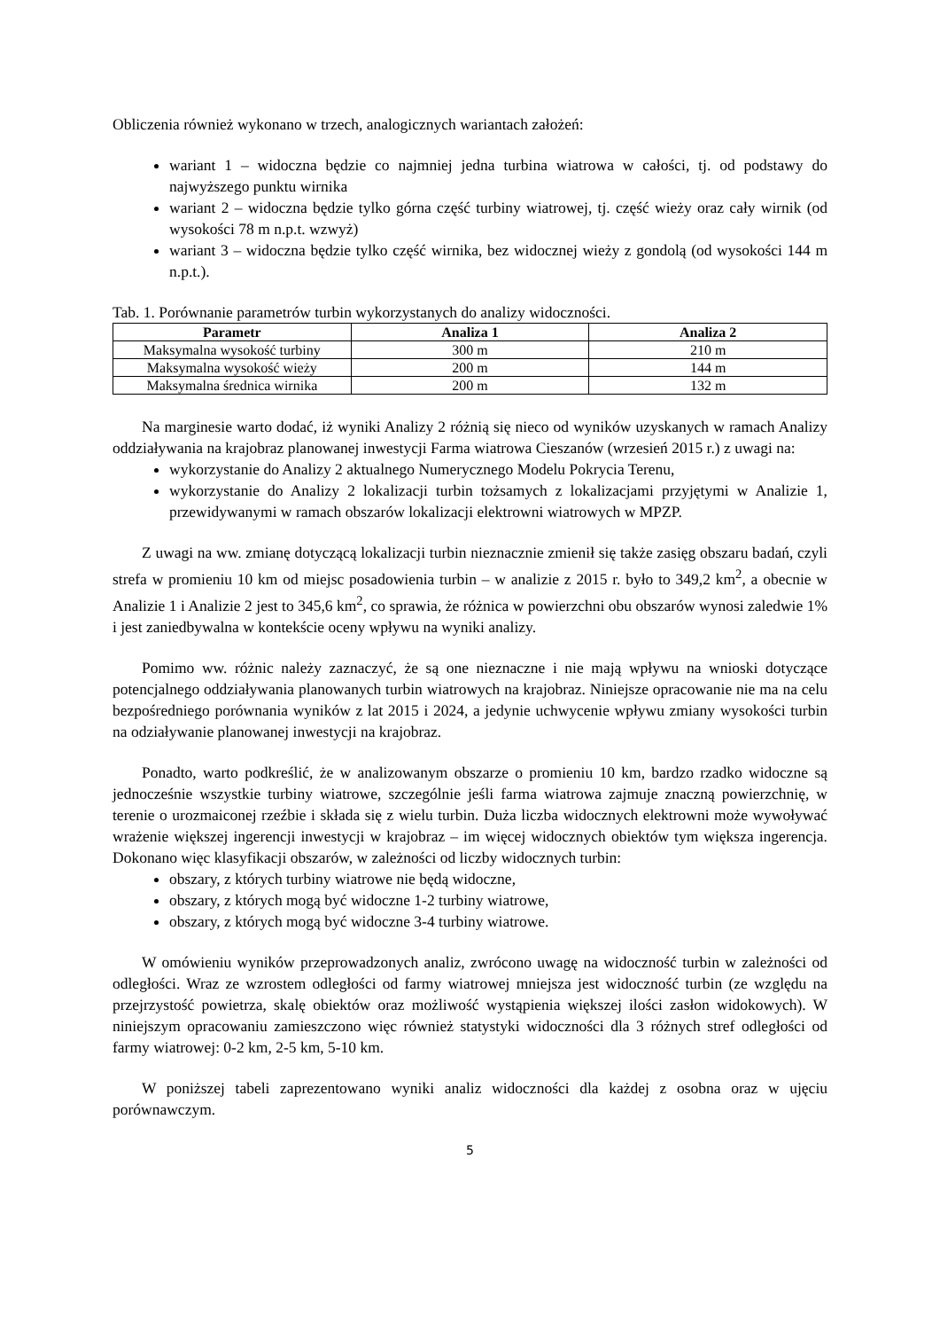Obliczenia również wykonano w trzech, analogicznych wariantach założeń:
wariant 1 – widoczna będzie co najmniej jedna turbina wiatrowa w całości, tj. od podstawy do najwyższego punktu wirnika
wariant 2 – widoczna będzie tylko górna część turbiny wiatrowej, tj. część wieży oraz cały wirnik (od wysokości 78 m n.p.t. wzwyż)
wariant 3 – widoczna będzie tylko część wirnika, bez widocznej wieży z gondolą (od wysokości 144 m n.p.t.).
Tab. 1. Porównanie parametrów turbin wykorzystanych do analizy widoczności.
| Parametr | Analiza 1 | Analiza 2 |
| --- | --- | --- |
| Maksymalna wysokość turbiny | 300 m | 210 m |
| Maksymalna wysokość wieży | 200 m | 144 m |
| Maksymalna średnica wirnika | 200 m | 132 m |
Na marginesie warto dodać, iż wyniki Analizy 2 różnią się nieco od wyników uzyskanych w ramach Analizy oddziaływania na krajobraz planowanej inwestycji Farma wiatrowa Cieszanów (wrzesień 2015 r.) z uwagi na:
wykorzystanie do Analizy 2 aktualnego Numerycznego Modelu Pokrycia Terenu,
wykorzystanie do Analizy 2 lokalizacji turbin tożsamych z lokalizacjami przyjętymi w Analizie 1, przewidywanymi w ramach obszarów lokalizacji elektrowni wiatrowych w MPZP.
Z uwagi na ww. zmianę dotyczącą lokalizacji turbin nieznacznie zmienił się także zasięg obszaru badań, czyli strefa w promieniu 10 km od miejsc posadowienia turbin – w analizie z 2015 r. było to 349,2 km<sup>2</sup>, a obecnie w Analizie 1 i Analizie 2 jest to 345,6 km<sup>2</sup>, co sprawia, że różnica w powierzchni obu obszarów wynosi zaledwie 1% i jest zaniedbywalna w kontekście oceny wpływu na wyniki analizy.
Pomimo ww. różnic należy zaznaczyć, że są one nieznaczne i nie mają wpływu na wnioski dotyczące potencjalnego oddziaływania planowanych turbin wiatrowych na krajobraz. Niniejsze opracowanie nie ma na celu bezpośredniego porównania wyników z lat 2015 i 2024, a jedynie uchwycenie wpływu zmiany wysokości turbin na odziaływanie planowanej inwestycji na krajobraz.
Ponadto, warto podkreślić, że w analizowanym obszarze o promieniu 10 km, bardzo rzadko widoczne są jednocześnie wszystkie turbiny wiatrowe, szczególnie jeśli farma wiatrowa zajmuje znaczną powierzchnię, w terenie o urozmaiconej rzeźbie i składa się z wielu turbin. Duża liczba widocznych elektrowni może wywoływać wrażenie większej ingerencji inwestycji w krajobraz – im więcej widocznych obiektów tym większa ingerencja. Dokonano więc klasyfikacji obszarów, w zależności od liczby widocznych turbin:
obszary, z których turbiny wiatrowe nie będą widoczne,
obszary, z których mogą być widoczne 1-2 turbiny wiatrowe,
obszary, z których mogą być widoczne 3-4 turbiny wiatrowe.
W omówieniu wyników przeprowadzonych analiz, zwrócono uwagę na widoczność turbin w zależności od odległości. Wraz ze wzrostem odległości od farmy wiatrowej mniejsza jest widoczność turbin (ze względu na przejrzystość powietrza, skalę obiektów oraz możliwość wystąpienia większej ilości zasłon widokowych). W niniejszym opracowaniu zamieszczono więc również statystyki widoczności dla 3 różnych stref odległości od farmy wiatrowej: 0-2 km, 2-5 km, 5-10 km.
W poniższej tabeli zaprezentowano wyniki analiz widoczności dla każdej z osobna oraz w ujęciu porównawczym.
5